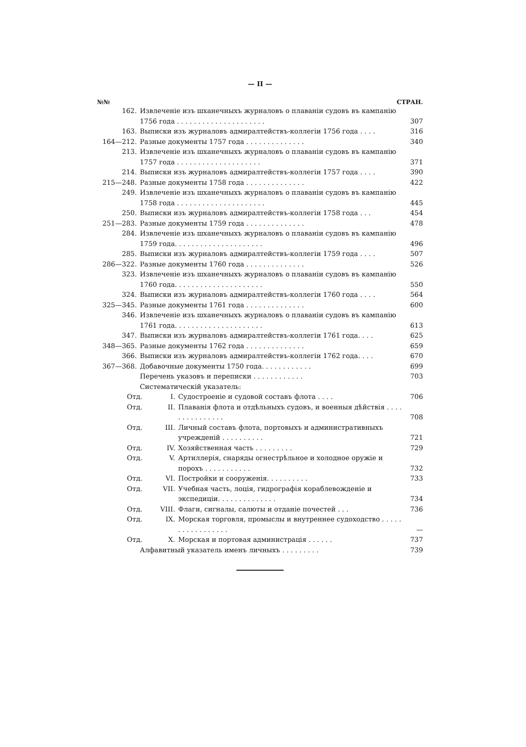— II —
№№ СТРАН.
162. Извлеченіе изъ шханечныхъ журналовъ о плаваніи судовъ въ кампанію 1756 года . . . . . . . . . . . . . . . . . . . . .
307
163. Выписки изъ журналовъ адмиралтействъ-коллегіи 1756 года . . . .
316
164—212. Разные документы 1757 года . . . . . . . . . . . . . .
340
213. Извлеченіе изъ шханечныхъ журналовъ о плаваніи судовъ въ кампанію 1757 года . . . . . . . . . . . . . . . . . . . .
371
214. Выписки изъ журналовъ адмиралтействъ-коллегіи 1757 года . . . .
390
215—248. Разные документы 1758 года . . . . . . . . . . . . . .
422
249. Извлеченіе изъ шханечныхъ журналовъ о плаваніи судовъ въ кампанію 1758 года . . . . . . . . . . . . . . . . . . . . .
445
250. Выписки изъ журналовъ адмиралтействъ-коллегіи 1758 года . . .
454
251—283. Разные документы 1759 года . . . . . . . . . . . . . .
478
284. Извлеченіе изъ шханечныхъ журналовъ о плаваніи судовъ въ кампанію 1759 года. . . . . . . . . . . . . . . . . . . . .
496
285. Выписки изъ журналовъ адмиралтействъ-коллегіи 1759 года . . . .
507
286—322. Разные документы 1760 года . . . . . . . . . . . . . .
526
323. Извлеченіе изъ шханечныхъ журналовъ о плаваніи судовъ въ кампанію 1760 года. . . . . . . . . . . . . . . . . . . . .
550
324. Выписки изъ журналовъ адмиралтействъ-коллегіи 1760 года . . . .
564
325—345. Разные документы 1761 года . . . . . . . . . . . . . .
600
346. Извлеченіе изъ шханечныхъ журналовъ о плаваніи судовъ въ кампанію 1761 года. . . . . . . . . . . . . . . . . . . . .
613
347. Выписки изъ журналовъ адмиралтействъ-коллегіи 1761 года. . . .
625
348—365. Разные документы 1762 года . . . . . . . . . . . . . .
659
366. Выписки изъ журналовъ адмиралтействъ-коллегіи 1762 года. . . .
670
367—368. Добавочные документы 1750 года. . . . . . . . . . . .
699
Перечень указовъ и переписки . . . . . . . . . . . .
703
Систематическій указатель:
Отд. I. Судостроеніе и судовой составъ флота . . . .
706
Отд. II. Плаванія флота и отдѣльныхъ судовъ, и военныя дѣйствія . . . . . . . . . . . . . . .
708
Отд. III. Личный составъ флота, портовыхъ и административныхъ учрежденій . . . . . . . . . .
721
Отд. IV. Хозяйственная часть . . . . . . . . .
729
Отд. V. Артиллерія, снаряды огнестрѣльное и холодное оружіе и порохъ . . . . . . . . . . .
732
Отд. VI. Постройки и сооруженія. . . . . . . . . .
733
Отд. VII. Учебная часть, лоція, гидрографія кораблевожденіе и экспедиціи. . . . . . . . . . . . . .
734
Отд. VIII. Флаги, сигналы, салюты и отданіе почестей . . .
736
Отд. IX. Морская торговля, промыслы и внутреннее судоходство . . . . . . . . . . . . . . . . .
—
Отд. X. Морская и портовая администрація . . . . . .
737
Алфавитный указатель именъ личныхъ . . . . . . . . .
739